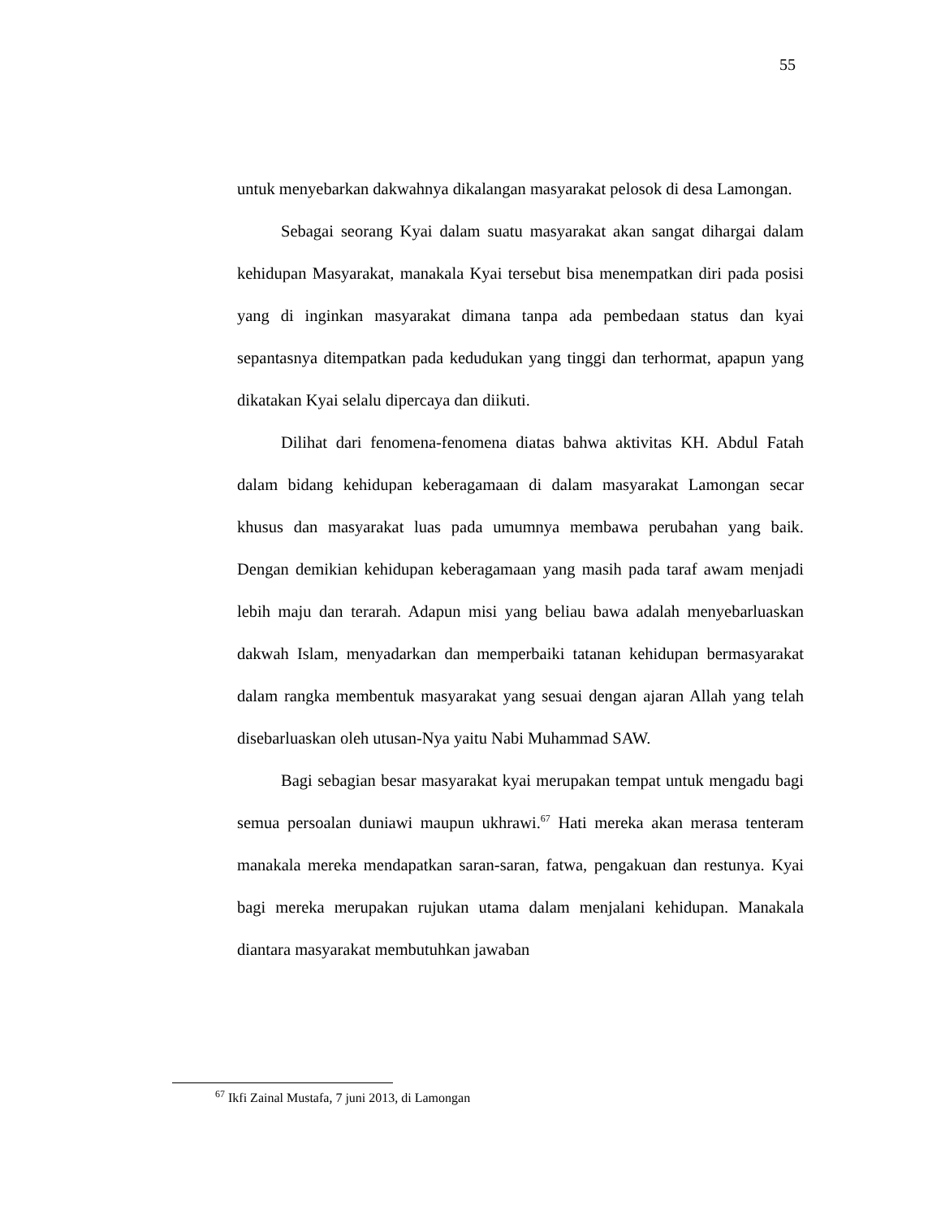55
untuk menyebarkan dakwahnya dikalangan masyarakat pelosok di desa Lamongan.
Sebagai seorang Kyai dalam suatu masyarakat akan sangat dihargai dalam kehidupan Masyarakat, manakala Kyai tersebut bisa menempatkan diri pada posisi yang di inginkan masyarakat dimana tanpa ada pembedaan status dan kyai sepantasnya ditempatkan pada kedudukan yang tinggi dan terhormat, apapun yang dikatakan Kyai selalu dipercaya dan diikuti.
Dilihat dari fenomena-fenomena diatas bahwa aktivitas KH. Abdul Fatah dalam bidang kehidupan keberagamaan di dalam masyarakat Lamongan secar khusus dan masyarakat luas pada umumnya membawa perubahan yang baik. Dengan demikian kehidupan keberagamaan yang masih pada taraf awam menjadi lebih maju dan terarah. Adapun misi yang beliau bawa adalah menyebarluaskan dakwah Islam, menyadarkan dan memperbaiki tatanan kehidupan bermasyarakat dalam rangka membentuk masyarakat yang sesuai dengan ajaran Allah yang telah disebarluaskan oleh utusan-Nya yaitu Nabi Muhammad SAW.
Bagi sebagian besar masyarakat kyai merupakan tempat untuk mengadu bagi semua persoalan duniawi maupun ukhrawi.<sup>67</sup> Hati mereka akan merasa tenteram manakala mereka mendapatkan saran-saran, fatwa, pengakuan dan restunya. Kyai bagi mereka merupakan rujukan utama dalam menjalani kehidupan. Manakala diantara masyarakat membutuhkan jawaban
<sup>67</sup> Ikfi Zainal Mustafa, 7 juni 2013, di Lamongan